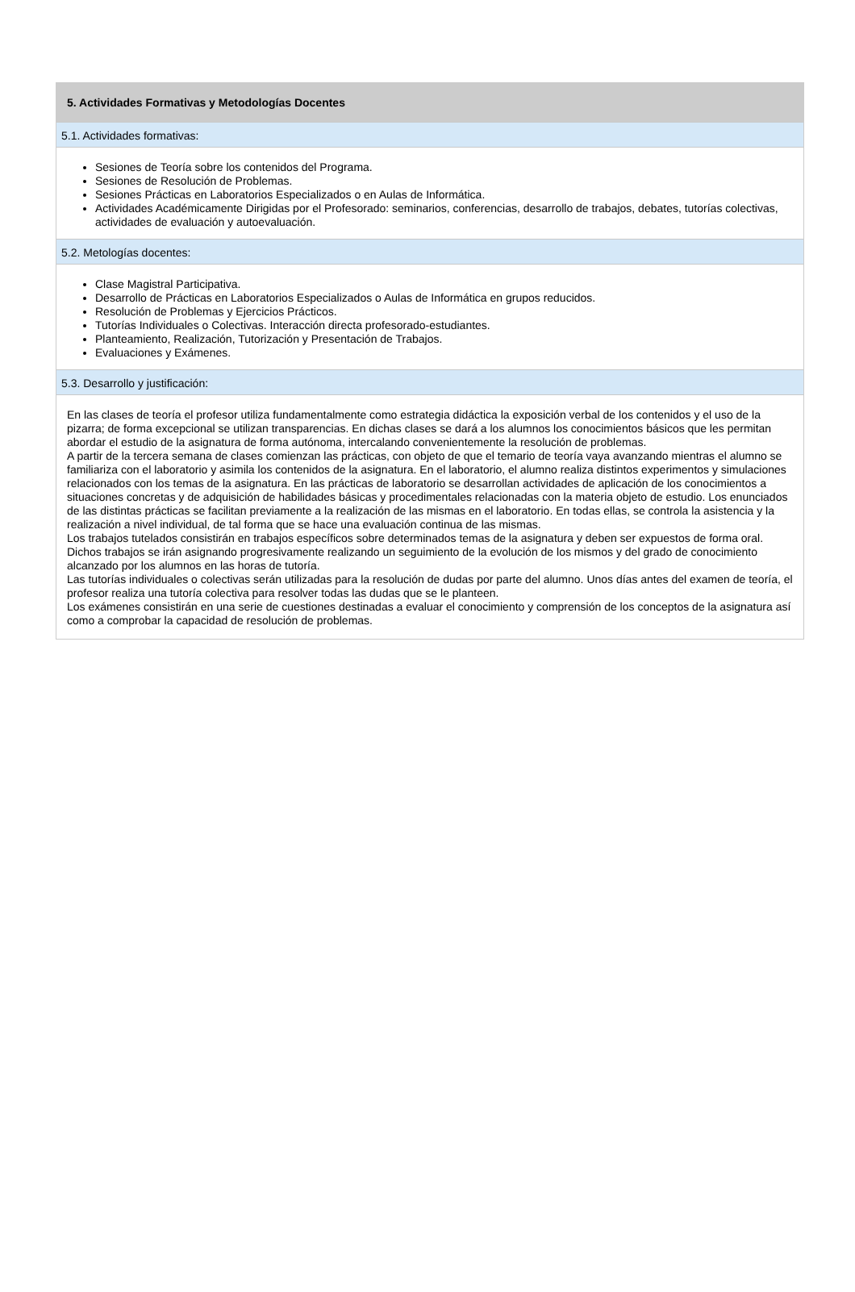5. Actividades Formativas y Metodologías Docentes
5.1. Actividades formativas:
Sesiones de Teoría sobre los contenidos del Programa.
Sesiones de Resolución de Problemas.
Sesiones Prácticas en Laboratorios Especializados o en Aulas de Informática.
Actividades Académicamente Dirigidas por el Profesorado: seminarios, conferencias, desarrollo de trabajos, debates, tutorías colectivas, actividades de evaluación y autoevaluación.
5.2. Metologías docentes:
Clase Magistral Participativa.
Desarrollo de Prácticas en Laboratorios Especializados o Aulas de Informática en grupos reducidos.
Resolución de Problemas y Ejercicios Prácticos.
Tutorías Individuales o Colectivas. Interacción directa profesorado-estudiantes.
Planteamiento, Realización, Tutorización y Presentación de Trabajos.
Evaluaciones y Exámenes.
5.3. Desarrollo y justificación:
En las clases de teoría el profesor utiliza fundamentalmente como estrategia didáctica la exposición verbal de los contenidos y el uso de la pizarra; de forma excepcional se utilizan transparencias. En dichas clases se dará a los alumnos los conocimientos básicos que les permitan abordar el estudio de la asignatura de forma autónoma, intercalando convenientemente la resolución de problemas.
A partir de la tercera semana de clases comienzan las prácticas, con objeto de que el temario de teoría vaya avanzando mientras el alumno se familiariza con el laboratorio y asimila los contenidos de la asignatura. En el laboratorio, el alumno realiza distintos experimentos y simulaciones relacionados con los temas de la asignatura. En las prácticas de laboratorio se desarrollan actividades de aplicación de los conocimientos a situaciones concretas y de adquisición de habilidades básicas y procedimentales relacionadas con la materia objeto de estudio. Los enunciados de las distintas prácticas se facilitan previamente a la realización de las mismas en el laboratorio. En todas ellas, se controla la asistencia y la realización a nivel individual, de tal forma que se hace una evaluación continua de las mismas.
Los trabajos tutelados consistirán en trabajos específicos sobre determinados temas de la asignatura y deben ser expuestos de forma oral. Dichos trabajos se irán asignando progresivamente realizando un seguimiento de la evolución de los mismos y del grado de conocimiento alcanzado por los alumnos en las horas de tutoría.
Las tutorías individuales o colectivas serán utilizadas para la resolución de dudas por parte del alumno. Unos días antes del examen de teoría, el profesor realiza una tutoría colectiva para resolver todas las dudas que se le planteen.
Los exámenes consistirán en una serie de cuestiones destinadas a evaluar el conocimiento y comprensión de los conceptos de la asignatura así como a comprobar la capacidad de resolución de problemas.